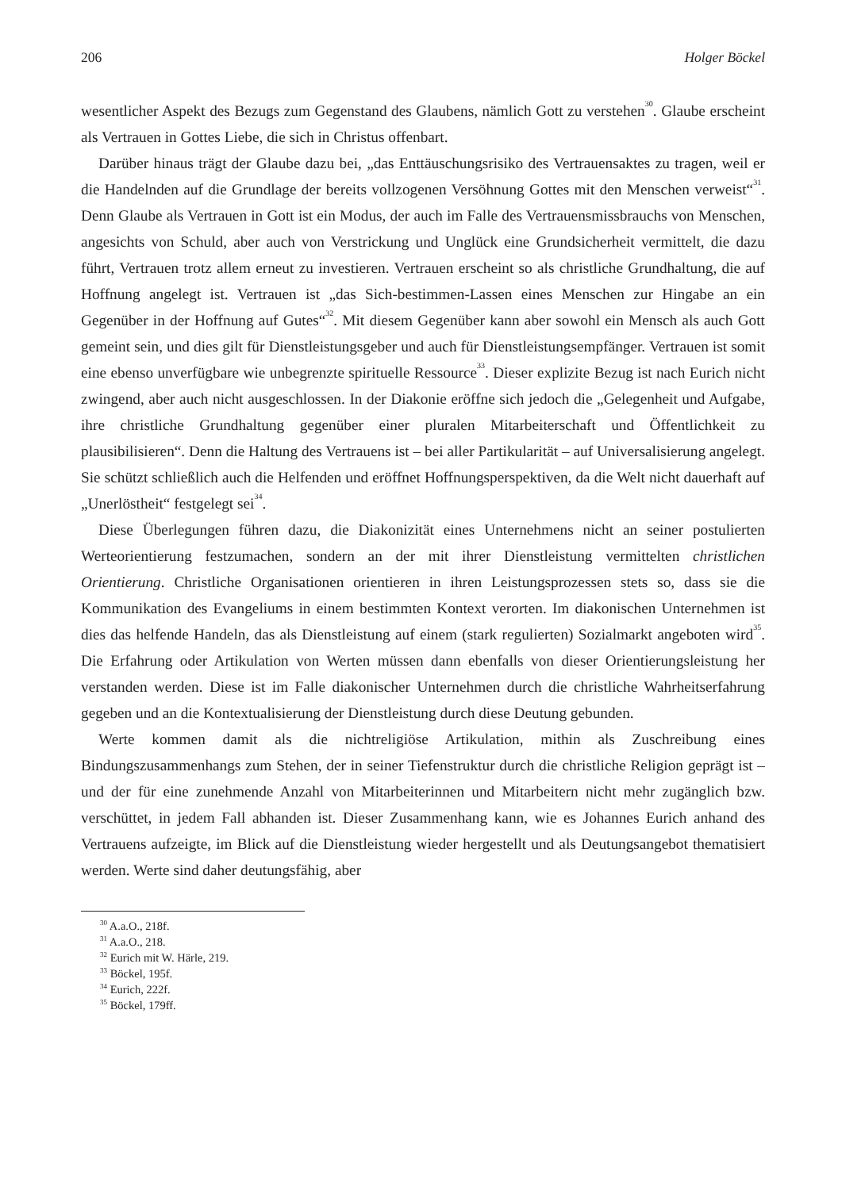206 Holger Böckel
wesentlicher Aspekt des Bezugs zum Gegenstand des Glaubens, nämlich Gott zu verstehen<sup>30</sup>. Glaube erscheint als Vertrauen in Gottes Liebe, die sich in Christus offenbart.
Darüber hinaus trägt der Glaube dazu bei, „das Enttäuschungsrisiko des Vertrauensaktes zu tragen, weil er die Handelnden auf die Grundlage der bereits vollzogenen Versöhnung Gottes mit den Menschen verweist“<sup>31</sup>. Denn Glaube als Vertrauen in Gott ist ein Modus, der auch im Falle des Vertrauensmissbrauchs von Menschen, angesichts von Schuld, aber auch von Verstrickung und Unglück eine Grundsicherheit vermittelt, die dazu führt, Vertrauen trotz allem erneut zu investieren. Vertrauen erscheint so als christliche Grundhaltung, die auf Hoffnung angelegt ist. Vertrauen ist „das Sich-bestimmen-Lassen eines Menschen zur Hingabe an ein Gegenüber in der Hoffnung auf Gutes“<sup>32</sup>. Mit diesem Gegenüber kann aber sowohl ein Mensch als auch Gott gemeint sein, und dies gilt für Dienstleistungsgeber und auch für Dienst­leistungsempfänger. Vertrauen ist somit eine ebenso unverfügbare wie unbegrenzte spirituelle Ressource<sup>33</sup>. Dieser explizite Bezug ist nach Eurich nicht zwingend, aber auch nicht ausgeschlossen. In der Diakonie eröffne sich jedoch die „Gelegenheit und Aufgabe, ihre christliche Grundhaltung gegenüber einer pluralen Mitarbeiterschaft und Öffentlichkeit zu plausibilisieren“. Denn die Haltung des Vertrauens ist – bei aller Partikularität – auf Universali­sierung angelegt. Sie schützt schließlich auch die Helfenden und eröffnet Hoffnungsperspek­tiven, da die Welt nicht dauerhaft auf „Unerlöstheit“ festgelegt sei<sup>34</sup>.
Diese Überlegungen führen dazu, die Diakonizität eines Unternehmens nicht an seiner postulierten Werteorientierung festzumachen, sondern an der mit ihrer Dienstleistung vermittelten christlichen Orientierung. Christliche Organisationen orientieren in ihren Leistungspro­zessen stets so, dass sie die Kommunikation des Evangeliums in einem bestimmten Kontext verorten. Im diakonischen Unternehmen ist dies das helfende Handeln, das als Dienstleistung auf einem (stark regulierten) Sozialmarkt angeboten wird<sup>35</sup>. Die Erfahrung oder Artikulation von Werten müssen dann ebenfalls von dieser Orientierungsleistung her verstanden werden. Diese ist im Falle diakonischer Unternehmen durch die christliche Wahrheitserfahrung gegeben und an die Kontextualisierung der Dienstleistung durch diese Deutung gebunden.
Werte kommen damit als die nichtreligiöse Artikulation, mithin als Zuschreibung eines Bindungszusammenhangs zum Stehen, der in seiner Tiefenstruktur durch die christliche Religion geprägt ist – und der für eine zunehmende Anzahl von Mitarbeiterinnen und Mitarbeitern nicht mehr zugänglich bzw. verschüttet, in jedem Fall abhanden ist. Dieser Zusammenhang kann, wie es Johannes Eurich anhand des Vertrauens aufzeigte, im Blick auf die Dienstleistung wieder hergestellt und als Deutungsangebot thematisiert werden. Werte sind daher deutungsfähig, aber
<sup>30</sup> A.a.O., 218f.
<sup>31</sup> A.a.O., 218.
<sup>32</sup> Eurich mit W. Härle, 219.
<sup>33</sup> Böckel, 195f.
<sup>34</sup> Eurich, 222f.
<sup>35</sup> Böckel, 179ff.